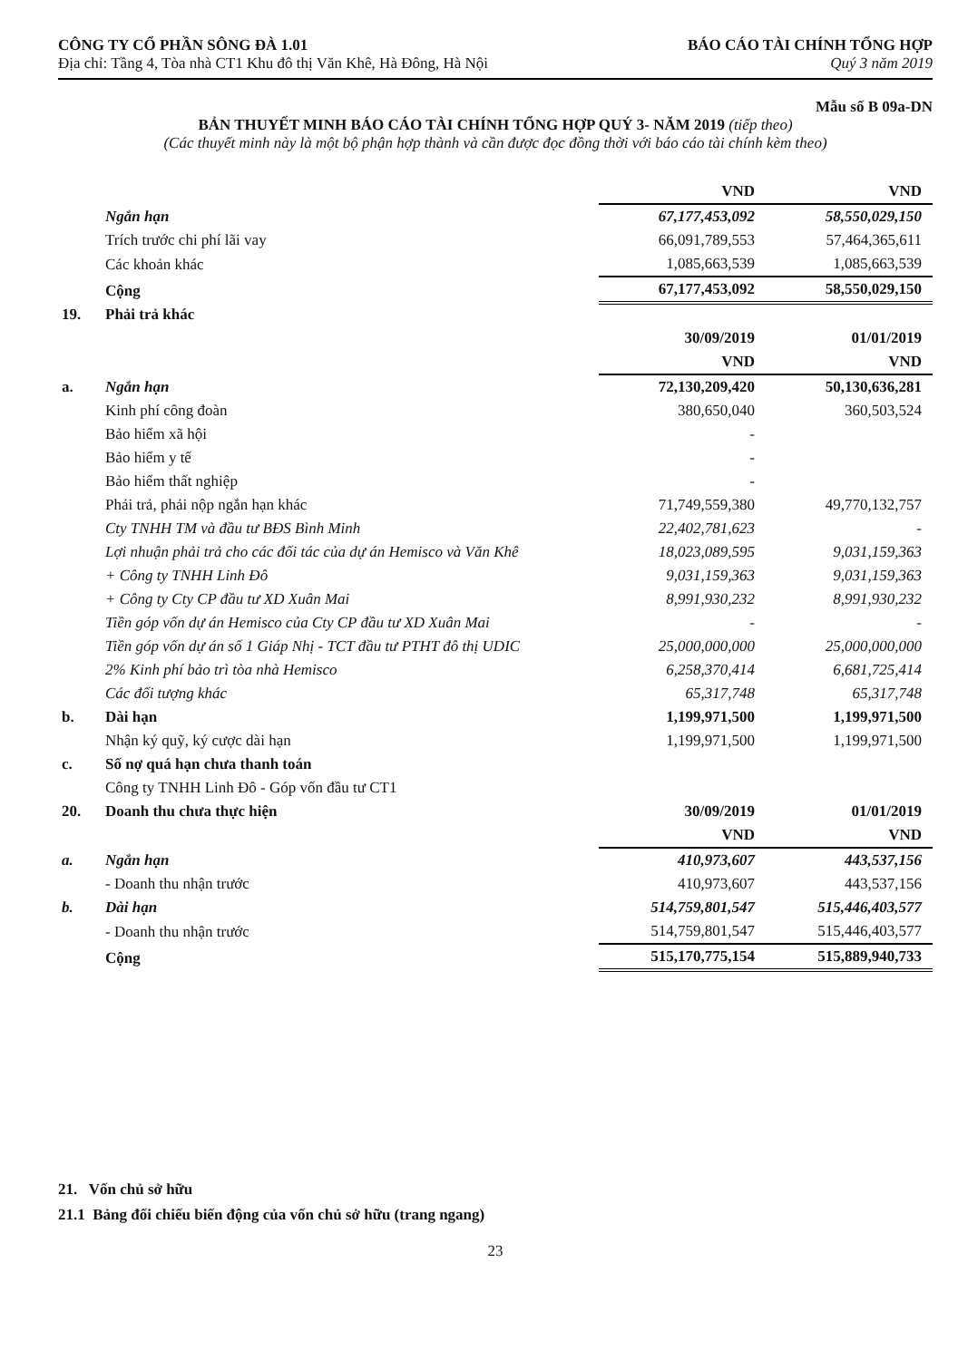CÔNG TY CỔ PHẦN SÔNG ĐÀ 1.01
Địa chỉ: Tầng 4, Tòa nhà CT1 Khu đô thị Văn Khê, Hà Đông, Hà Nội
BÁO CÁO TÀI CHÍNH TỔNG HỢP
Quý 3 năm 2019
Mẫu số B 09a-DN
BẢN THUYẾT MINH BÁO CÁO TÀI CHÍNH TỔNG HỢP QUÝ 3- NĂM 2019 (tiếp theo)
(Các thuyết minh này là một bộ phận hợp thành và cần được đọc đồng thời với báo cáo tài chính kèm theo)
| | | VND | VND |
| | Ngắn hạn | 67,177,453,092 | 58,550,029,150 |
| | Trích trước chi phí lãi vay | 66,091,789,553 | 57,464,365,611 |
| | Các khoản khác | 1,085,663,539 | 1,085,663,539 |
| | Cộng | 67,177,453,092 | 58,550,029,150 |
| 19. | Phải trả khác | | |
| | | 30/09/2019 | 01/01/2019 |
| | | VND | VND |
| a. | Ngắn hạn | 72,130,209,420 | 50,130,636,281 |
| | Kinh phí công đoàn | 380,650,040 | 360,503,524 |
| | Bảo hiểm xã hội | - | |
| | Bảo hiểm y tế | - | |
| | Bảo hiểm thất nghiệp | - | |
| | Phải trả, phải nộp ngắn hạn khác | 71,749,559,380 | 49,770,132,757 |
| | Cty TNHH TM và đầu tư BĐS Bình Minh | 22,402,781,623 | - |
| | Lợi nhuận phải trả cho các đối tác của dự án Hemisco và Văn Khê | 18,023,089,595 | 9,031,159,363 |
| | + Công ty TNHH Linh Đô | 9,031,159,363 | 9,031,159,363 |
| | + Công ty Cty CP đầu tư XD Xuân Mai | 8,991,930,232 | 8,991,930,232 |
| | Tiền góp vốn dự án Hemisco của Cty CP đầu tư XD Xuân Mai | - | - |
| | Tiền góp vốn dự án số 1 Giáp Nhị - TCT đầu tư PTHT đô thị UDIC | 25,000,000,000 | 25,000,000,000 |
| | 2% Kinh phí bảo trì tòa nhà Hemisco | 6,258,370,414 | 6,681,725,414 |
| | Các đối tượng khác | 65,317,748 | 65,317,748 |
| b. | Dài hạn | 1,199,971,500 | 1,199,971,500 |
| | Nhận ký quỹ, ký cược dài hạn | 1,199,971,500 | 1,199,971,500 |
| c. | Số nợ quá hạn chưa thanh toán | | |
| | Công ty TNHH Linh Đô - Góp vốn đầu tư CT1 | | |
| 20. | Doanh thu chưa thực hiện | 30/09/2019 | 01/01/2019 |
| | | VND | VND |
| a. | Ngắn hạn | 410,973,607 | 443,537,156 |
| | - Doanh thu nhận trước | 410,973,607 | 443,537,156 |
| b. | Dài hạn | 514,759,801,547 | 515,446,403,577 |
| | - Doanh thu nhận trước | 514,759,801,547 | 515,446,403,577 |
| | Cộng | 515,170,775,154 | 515,889,940,733 |
21. Vốn chủ sở hữu
21.1 Bảng đối chiếu biến động của vốn chủ sở hữu (trang ngang)
23